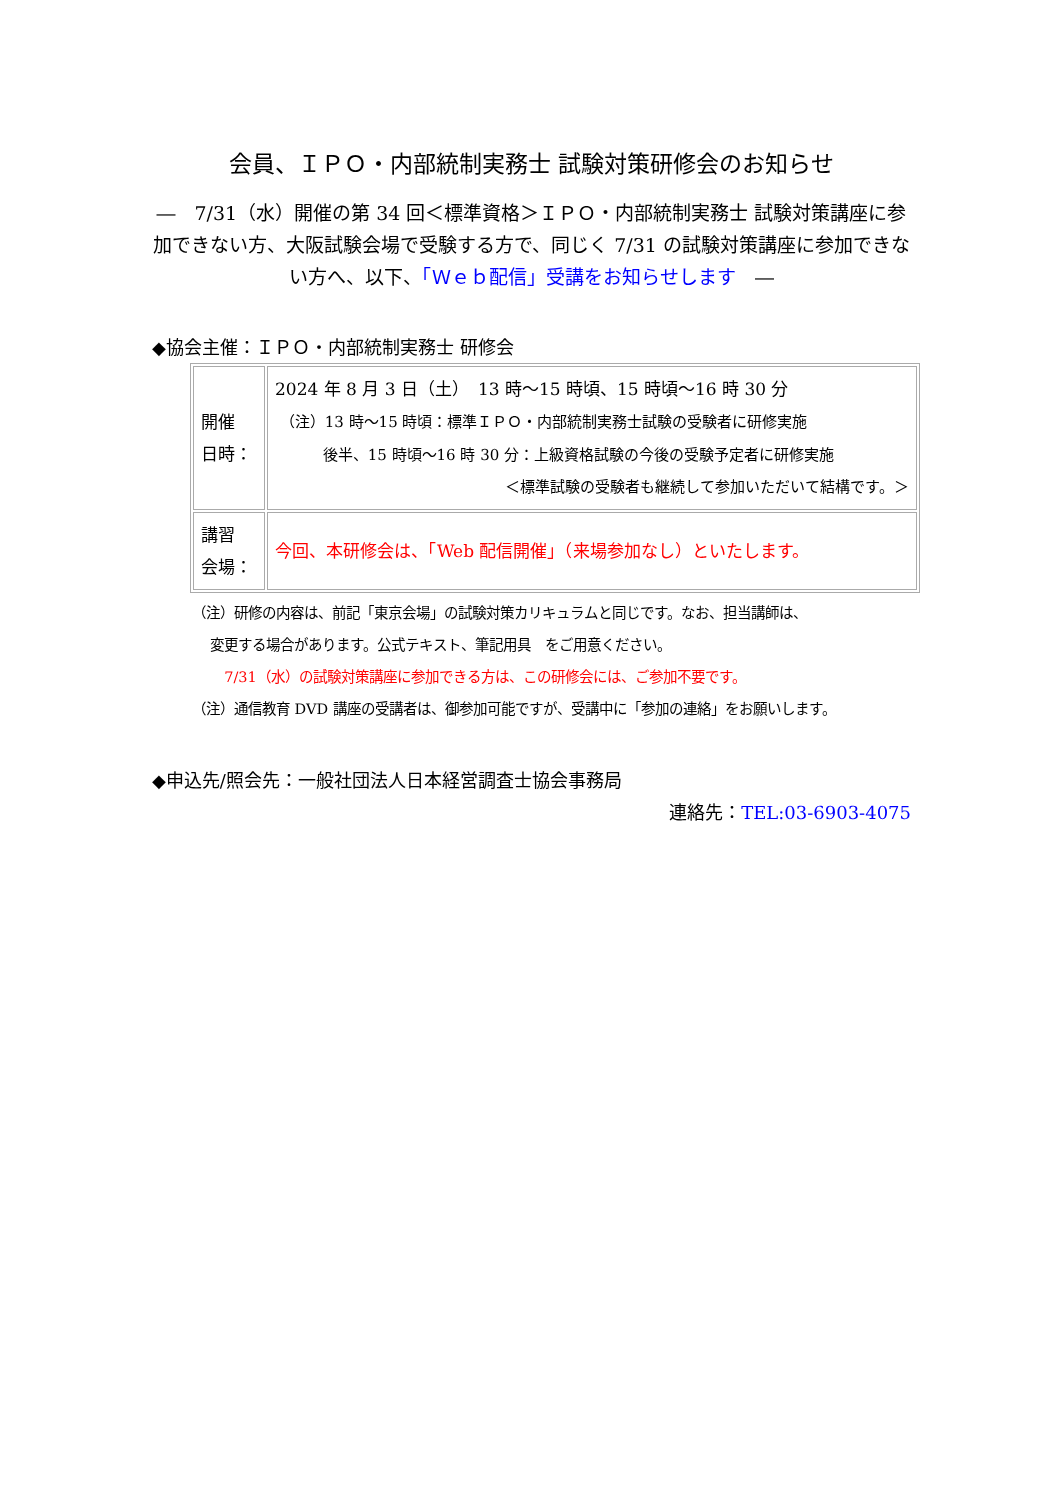会員、ＩＰＯ・内部統制実務士 試験対策研修会のお知らせ
―　7/31（水）開催の第 34 回＜標準資格＞ＩＰＯ・内部統制実務士 試験対策講座に参加できない方、大阪試験会場で受験する方で、同じく 7/31 の試験対策講座に参加できない方へ、以下、「Ｗｅｂ配信」受講をお知らせします　―
◆協会主催：ＩＰＯ・内部統制実務士 研修会
| 開催 日時： | 2024 年 8 月 3 日（土） 13 時～15 時頃、15 時頃～16 時 30 分 （注）13 時～15 時頃：標準ＩＰＯ・内部統制実務士試験の受験者に研修実施 後半、15 時頃～16 時 30 分：上級資格試験の今後の受験予定者に研修実施 ＜標準試験の受験者も継続して参加いただいて結構です。＞ |
| 講習 会場： | 今回、本研修会は、「Web 配信開催」（来場参加なし）といたします。 |
（注）研修の内容は、前記「東京会場」の試験対策カリキュラムと同じです。なお、担当講師は、
変更する場合があります。公式テキスト、筆記用具　をご用意ください。
7/31（水）の試験対策講座に参加できる方は、この研修会には、ご参加不要です。
（注）通信教育 DVD 講座の受講者は、御参加可能ですが、受講中に「参加の連絡」をお願いします。
◆申込先/照会先：一般社団法人日本経営調査士協会事務局
連絡先：TEL:03-6903-4075